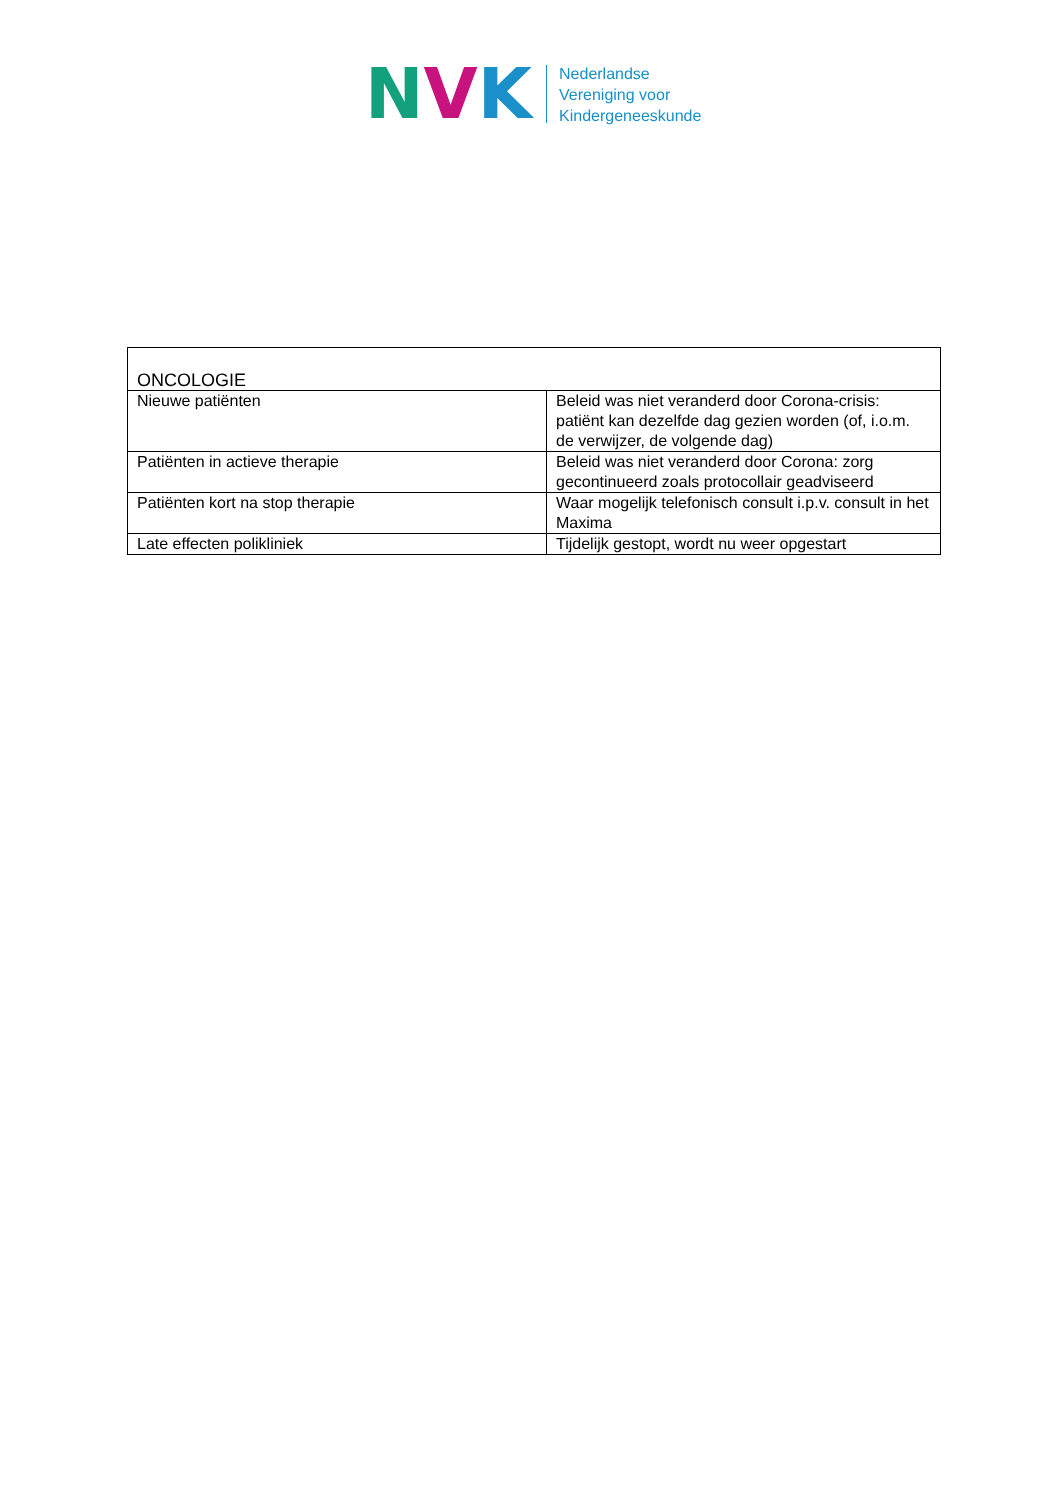N V K
Nederlandse
Vereniging voor
Kindergeneeskunde
| ONCOLOGIE | |
| Nieuwe patiënten | Beleid was niet veranderd door Corona-crisis: patiënt kan dezelfde dag gezien worden (of, i.o.m. de verwijzer, de volgende dag) |
| Patiënten in actieve therapie | Beleid was niet veranderd door Corona: zorg gecontinueerd zoals protocollair geadviseerd |
| Patiënten kort na stop therapie | Waar mogelijk telefonisch consult i.p.v. consult in het Maxima |
| Late effecten polikliniek | Tijdelijk gestopt, wordt nu weer opgestart |